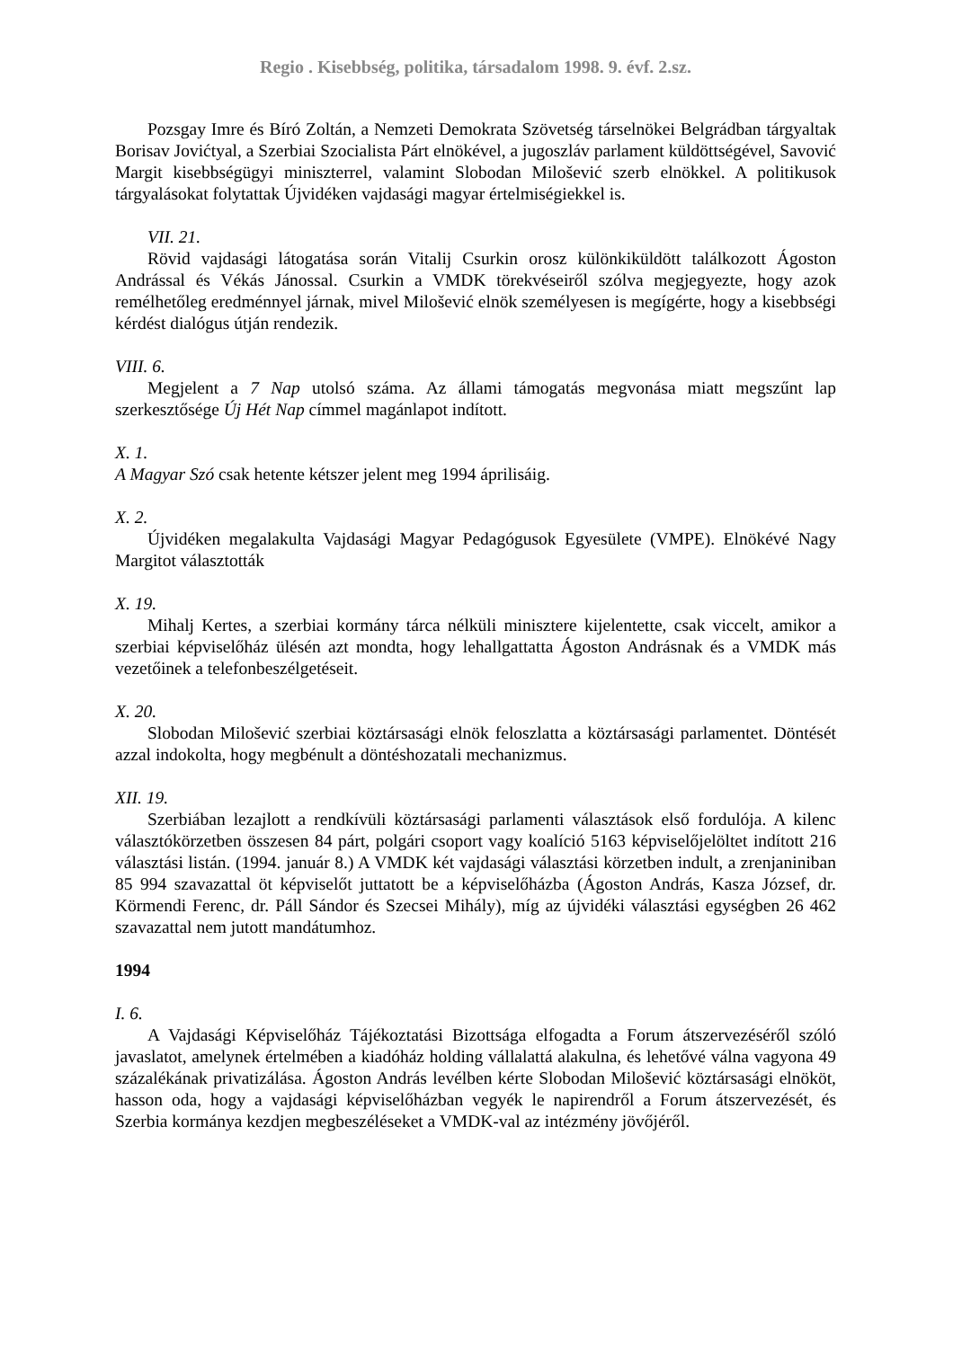Regio . Kisebbség, politika, társadalom 1998. 9. évf. 2.sz.
Pozsgay Imre és Bíró Zoltán, a Nemzeti Demokrata Szövetség társelnökei Belgrádban tárgyaltak Borisav Jovićtyal, a Szerbiai Szocialista Párt elnökével, a jugoszláv parlament küldöttségével, Savović Margit kisebbségügyi miniszterrel, valamint Slobodan Milošević szerb elnökkel. A politikusok tárgyalásokat folytattak Újvidéken vajdasági magyar értelmiségiekkel is.
VII. 21.
Rövid vajdasági látogatása során Vitalij Csurkin orosz különkiküldött találkozott Ágoston Andrással és Vékás Jánossal. Csurkin a VMDK törekvéseiről szólva megjegyezte, hogy azok remélhetőleg eredménnyel járnak, mivel Milošević elnök személyesen is megígérte, hogy a kisebbségi kérdést dialógus útján rendezik.
VIII. 6.
Megjelent a 7 Nap utolsó száma. Az állami támogatás megvonása miatt megszűnt lap szerkesztősége Új Hét Nap címmel magánlapot indított.
X. 1.
A Magyar Szó csak hetente kétszer jelent meg 1994 áprilisáig.
X. 2.
Újvidéken megalakulta Vajdasági Magyar Pedagógusok Egyesülete (VMPE). Elnökévé Nagy Margitot választották
X. 19.
Mihalj Kertes, a szerbiai kormány tárca nélküli minisztere kijelentette, csak viccelt, amikor a szerbiai képviselőház ülésén azt mondta, hogy lehallgattatta Ágoston Andrásnak és a VMDK más vezetőinek a telefonbeszélgetéseit.
X. 20.
Slobodan Milošević szerbiai köztársasági elnök feloszlatta a köztársasági parlamentet. Döntését azzal indokolta, hogy megbénult a döntéshozatali mechanizmus.
XII. 19.
Szerbiában lezajlott a rendkívüli köztársasági parlamenti választások első fordulója. A kilenc választókörzetben összesen 84 párt, polgári csoport vagy koalíció 5163 képviselőjelöltet indított 216 választási listán. (1994. január 8.) A VMDK két vajdasági választási körzetben indult, a zrenjaniniban 85 994 szavazattal öt képviselőt juttatott be a képviselőházba (Ágoston András, Kasza József, dr. Körmendi Ferenc, dr. Páll Sándor és Szecsei Mihály), míg az újvidéki választási egységben 26 462 szavazattal nem jutott mandátumhoz.
1994
I. 6.
A Vajdasági Képviselőház Tájékoztatási Bizottsága elfogadta a Forum átszervezéséről szóló javaslatot, amelynek értelmében a kiadóház holding vállalattá alakulna, és lehetővé válna vagyona 49 százalékának privatizálása. Ágoston András levélben kérte Slobodan Milošević köztársasági elnököt, hasson oda, hogy a vajdasági képviselőházban vegyék le napirendről a Forum átszervezését, és Szerbia kormánya kezdjen megbeszéléseket a VMDK-val az intézmény jövőjéről.